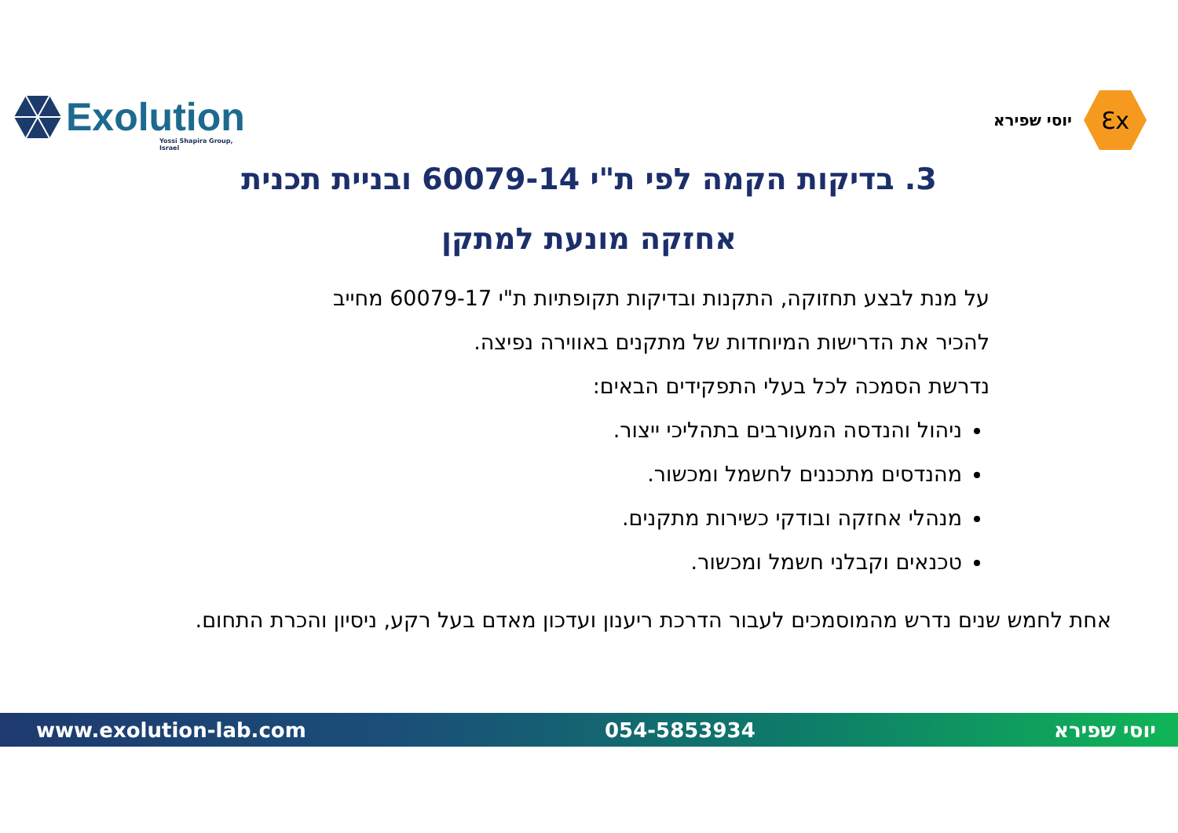Exolution Yossi Shapira Group, Israel
Ɛx
יוסי שפירא
3. בדיקות הקמה לפי ת"י 60079-14 ובניית תכנית
אחזקה מונעת למתקן
על מנת לבצע תחזוקה, התקנות ובדיקות תקופתיות ת"י 60079-17 מחייב
להכיר את הדרישות המיוחדות של מתקנים באווירה נפיצה.
נדרשת הסמכה לכל בעלי התפקידים הבאים:
ניהול והנדסה המעורבים בתהליכי ייצור.
מהנדסים מתכננים לחשמל ומכשור.
מנהלי אחזקה ובודקי כשירות מתקנים.
טכנאים וקבלני חשמל ומכשור.
אחת לחמש שנים נדרש מהמוסמכים לעבור הדרכת ריענון ועדכון מאדם בעל רקע, ניסיון והכרת התחום.
www.exolution-lab.com 054-5853934 יוסי שפירא